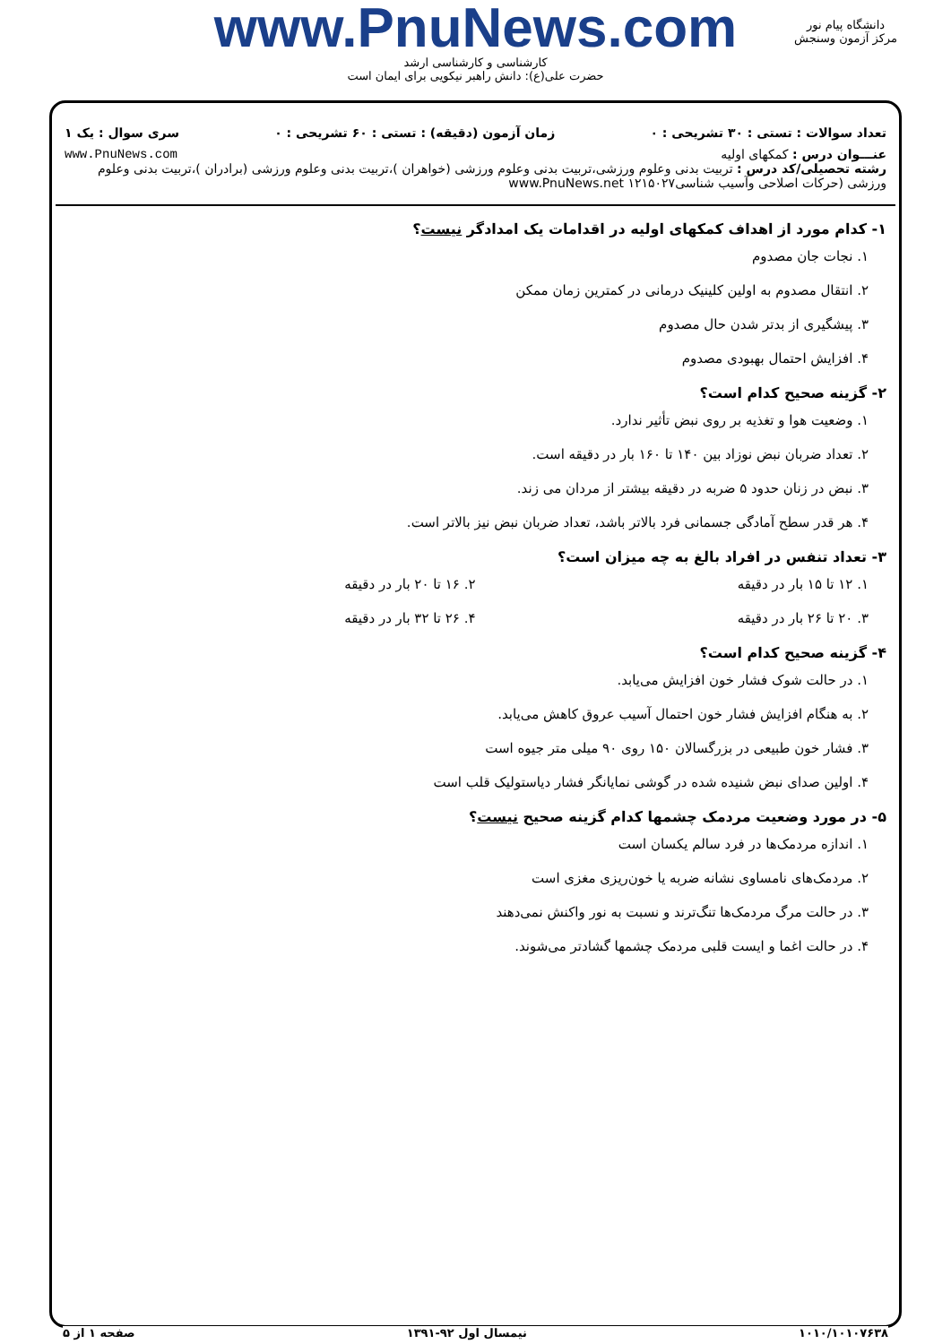www.PnuNews.com
کارشناسی و کارشناسی ارشد
حضرت علی(ع): دانش راهبر نیکویی برای ایمان است
دانشگاه پیام نور
مرکز آزمون وسنجش
تعداد سوالات : تستی : ۳۰ تشریحی : ۰ زمان آزمون (دقیقه) : تستی : ۶۰ تشریحی : ۰ سری سوال : یک ۱
عنـــوان درس : کمکهای اولیه www.PnuNews.com
رشته تحصیلی/کد درس : تربیت بدنی وعلوم ورزشی،تربیت بدنی وعلوم ورزشی (خواهران )،تربیت بدنی وعلوم ورزشی (برادران )،تربیت بدنی وعلوم ورزشی (حرکات اصلاحی وآسیب شناسی۱۲۱۵۰۲۷ www.PnuNews.net
۱- کدام مورد از اهداف کمکهای اولیه در اقدامات یک امدادگر نیست؟
۱. نجات جان مصدوم
۲. انتقال مصدوم به اولین کلینیک درمانی در کمترین زمان ممکن
۳. پیشگیری از بدتر شدن حال مصدوم
۴. افزایش احتمال بهبودی مصدوم
۲- گزینه صحیح کدام است؟
۱. وضعیت هوا و تغذیه بر روی نبض تأثیر ندارد.
۲. تعداد ضربان نبض نوزاد بین ۱۴۰ تا ۱۶۰ بار در دقیقه است.
۳. نبض در زنان حدود ۵ ضربه در دقیقه بیشتر از مردان می زند.
۴. هر قدر سطح آمادگی جسمانی فرد بالاتر باشد، تعداد ضربان نبض نیز بالاتر است.
۳- تعداد تنفس در افراد بالغ به چه میزان است؟
۱. ۱۲ تا ۱۵ بار در دقیقه ۲. ۱۶ تا ۲۰ بار در دقیقه
۳. ۲۰ تا ۲۶ بار در دقیقه ۴. ۲۶ تا ۳۲ بار در دقیقه
۴- گزینه صحیح کدام است؟
۱. در حالت شوک فشار خون افزایش می‌یابد.
۲. به هنگام افزایش فشار خون احتمال آسیب عروق کاهش می‌یابد.
۳. فشار خون طبیعی در بزرگسالان ۱۵۰ روی ۹۰ میلی متر جیوه است
۴. اولین صدای نبض شنیده شده در گوشی نمایانگر فشار دیاستولیک قلب است
۵- در مورد وضعیت مردمک چشمها کدام گزینه صحیح نیست؟
۱. اندازه مردمک‌ها در فرد سالم یکسان است
۲. مردمک‌های نامساوی نشانه ضربه یا خون‌ریزی مغزی است
۳. در حالت مرگ مردمک‌ها تنگ‌ترند و نسبت به نور واکنش نمی‌دهند
۴. در حالت اغما و ایست قلبی مردمک چشمها گشادتر می‌شوند.
۱۰۱۰/۱۰۱۰۷۶۳۸ نیمسال اول ۹۲-۱۳۹۱ صفحه ۱ از ۵